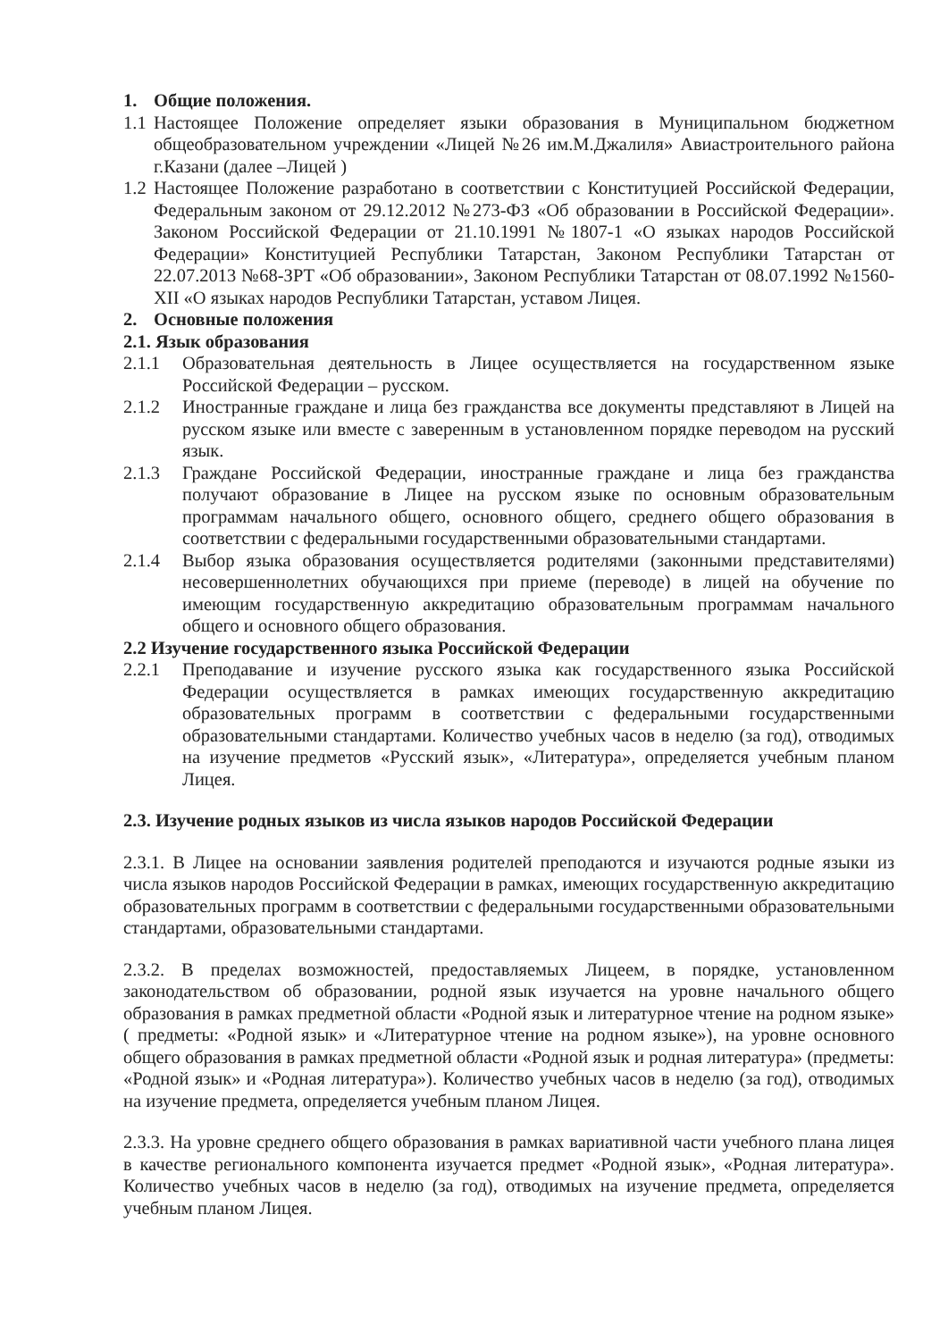1. Общие положения.
1.1 Настоящее Положение определяет языки образования в Муниципальном бюджетном общеобразовательном учреждении «Лицей №26 им.М.Джалиля» Авиастроительного района г.Казани (далее –Лицей )
1.2 Настоящее Положение разработано в соответствии с Конституцией Российской Федерации, Федеральным законом от 29.12.2012 №273-ФЗ «Об образовании в Российской Федерации». Законом Российской Федерации от 21.10.1991 №1807-1 «О языках народов Российской Федерации» Конституцией Республики Татарстан, Законом Республики Татарстан от 22.07.2013 №68-ЗРТ «Об образовании», Законом Республики Татарстан от 08.07.1992 №1560-XII «О языках народов Республики Татарстан, уставом Лицея.
2. Основные положения
2.1. Язык образования
2.1.1 Образовательная деятельность в Лицее осуществляется на государственном языке Российской Федерации – русском.
2.1.2 Иностранные граждане и лица без гражданства все документы представляют в Лицей на русском языке или вместе с заверенным в установленном порядке переводом на русский язык.
2.1.3 Граждане Российской Федерации, иностранные граждане и лица без гражданства получают образование в Лицее на русском языке по основным образовательным программам начального общего, основного общего, среднего общего образования в соответствии с федеральными государственными образовательными стандартами.
2.1.4 Выбор языка образования осуществляется родителями (законными представителями) несовершеннолетних обучающихся при приеме (переводе) в лицей на обучение по имеющим государственную аккредитацию образовательным программам начального общего и основного общего образования.
2.2 Изучение государственного языка Российской Федерации
2.2.1 Преподавание и изучение русского языка как государственного языка Российской Федерации осуществляется в рамках имеющих государственную аккредитацию образовательных программ в соответствии с федеральными государственными образовательными стандартами. Количество учебных часов в неделю (за год), отводимых на изучение предметов «Русский язык», «Литература», определяется учебным планом Лицея.
2.3. Изучение родных языков из числа языков народов Российской Федерации
2.3.1. В Лицее на основании заявления родителей преподаются и изучаются родные языки из числа языков народов Российской Федерации в рамках, имеющих государственную аккредитацию образовательных программ в соответствии с федеральными государственными образовательными стандартами, образовательными стандартами.
2.3.2. В пределах возможностей, предоставляемых Лицеем, в порядке, установленном законодательством об образовании, родной язык изучается на уровне начального общего образования в рамках предметной области «Родной язык и литературное чтение на родном языке» ( предметы: «Родной язык» и «Литературное чтение на родном языке»), на уровне основного общего образования в рамках предметной области «Родной язык и родная литература» (предметы: «Родной язык» и «Родная литература»). Количество учебных часов в неделю (за год), отводимых на изучение предмета, определяется учебным планом Лицея.
2.3.3. На уровне среднего общего образования в рамках вариативной части учебного плана лицея в качестве регионального компонента изучается предмет «Родной язык», «Родная литература». Количество учебных часов в неделю (за год), отводимых на изучение предмета, определяется учебным планом Лицея.